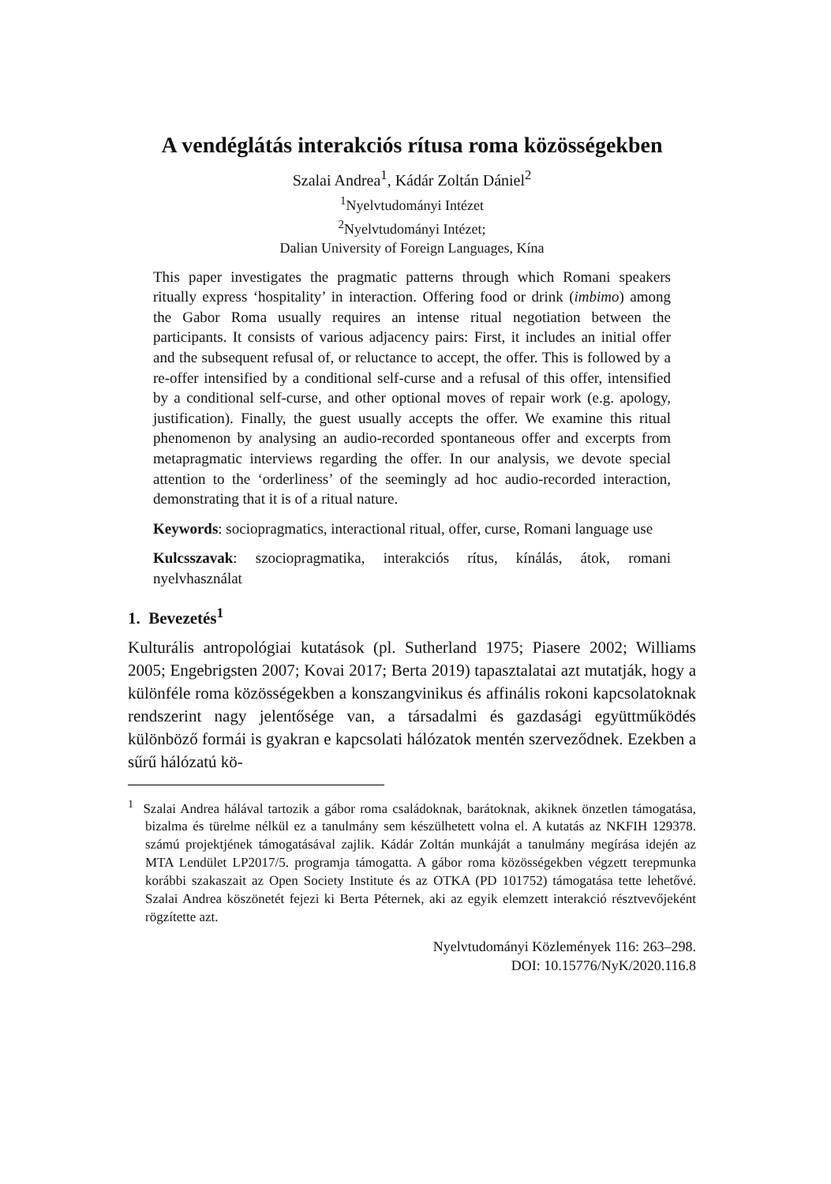A vendéglátás interakciós rítusa roma közösségekben
Szalai Andrea<sup>1</sup>, Kádár Zoltán Dániel<sup>2</sup>
<sup>1</sup> Nyelvtudományi Intézet
<sup>2</sup> Nyelvtudományi Intézet;
Dalian University of Foreign Languages, Kína
This paper investigates the pragmatic patterns through which Romani speakers ritually express ‘hospitality’ in interaction. Offering food or drink (imbimo) among the Gabor Roma usually requires an intense ritual negotiation between the participants. It consists of various adjacency pairs: First, it includes an initial offer and the subsequent refusal of, or reluctance to accept, the offer. This is followed by a re-offer intensified by a conditional self-curse and a refusal of this offer, intensified by a conditional self-curse, and other optional moves of repair work (e.g. apology, justification). Finally, the guest usually accepts the offer. We examine this ritual phenomenon by analysing an audio-recorded spontaneous offer and excerpts from metapragmatic interviews regarding the offer. In our analysis, we devote special attention to the ‘orderliness’ of the seemingly ad hoc audio-recorded interaction, demonstrating that it is of a ritual nature.
Keywords: sociopragmatics, interactional ritual, offer, curse, Romani language use
Kulcsszavak: szociopragmatika, interakciós rítus, kínálás, átok, romani nyelvhasználat
1. Bevezetés<sup>1</sup>
Kulturális antropológiai kutatások (pl. Sutherland 1975; Piasere 2002; Williams 2005; Engebrigsten 2007; Kovai 2017; Berta 2019) tapasztalatai azt mutatják, hogy a különféle roma közösségekben a konszangvinikus és affinális rokoni kapcsolatoknak rendszerint nagy jelentősége van, a társadalmi és gazdasági együttműködés különböző formái is gyakran e kapcsolati hálózatok mentén szerveződnek. Ezekben a sűrű hálózatú kö-
<sup>1</sup> Szalai Andrea hálával tartozik a gábor roma családoknak, barátoknak, akiknek önzetlen támogatása, bizalma és türelme nélkül ez a tanulmány sem készülhetett volna el. A kutatás az NKFIH 129378. számú projektjének támogatásával zajlik. Kádár Zoltán munkáját a tanulmány megírása idején az MTA Lendület LP2017/5. programja támogatta. A gábor roma közösségekben végzett terepmunka korábbi szakaszait az Open Society Institute és az OTKA (PD 101752) támogatása tette lehetővé. Szalai Andrea köszönetét fejezi ki Berta Péternek, aki az egyik elemzett interakció résztvevőjeként rögzítette azt.
Nyelvtudományi Közlemények 116: 263–298.
DOI: 10.15776/NyK/2020.116.8